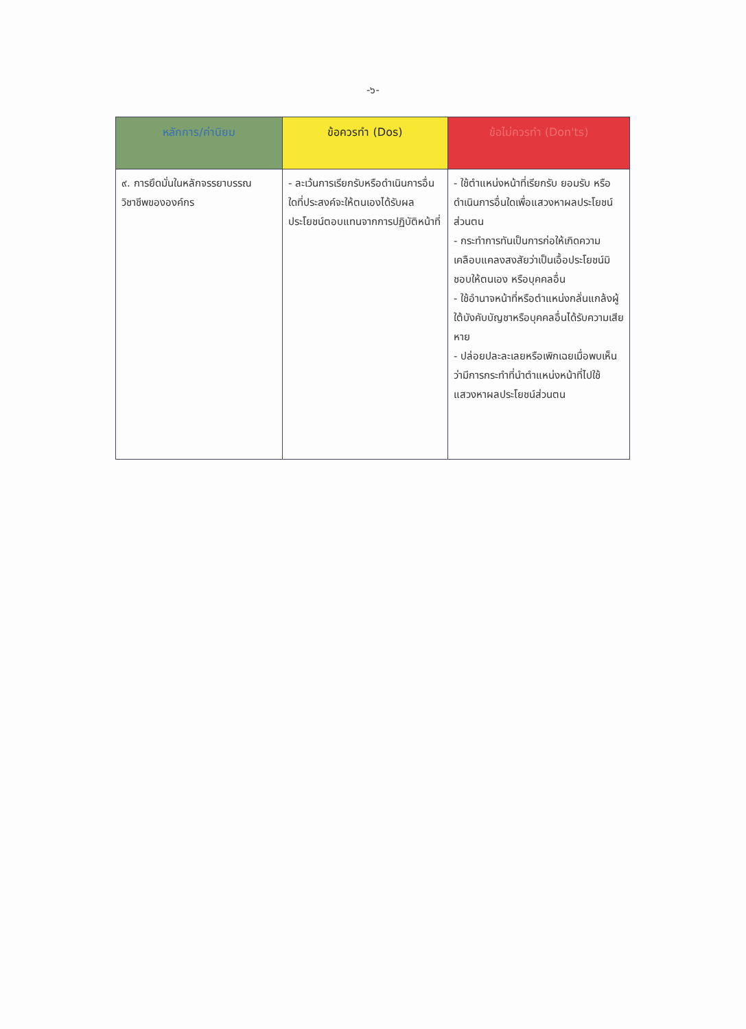-๖-
| หลักการ/ค่านิยม | ข้อควรทำ (Dos) | ข้อไม่ควรทำ (Don'ts) |
| --- | --- | --- |
| ๙. การยึดมั่นในหลักจรรยาบรรณวิชาชีพขององค์กร | - ละเว้นการเรียกรับหรือดำเนินการอื่นใดที่ประสงค์จะให้ตนเองได้รับผลประโยชน์ตอบแทนจากการปฏิบัติหน้าที่ | - ใช้ตำแหน่งหน้าที่เรียกรับ ยอมรับ หรือดำเนินการอื่นใดเพื่อแสวงหาผลประโยชน์ส่วนตน - กระทำการทันเป็นการก่อให้เกิดความเคลือบแคลงสงสัยว่าเป็นเอื้อประโยชน์มิชอบให้ตนเอง หรือบุคคลอื่น - ใช้อำนาจหน้าที่หรือตำแหน่งกลั่นแกล้งผู้ใต้บังคับบัญชาหรือบุคคลอื่นได้รับความเสียหาย - ปล่อยปละละเลยหรือเพิกเฉยเมื่อพบเห็นว่ามีการกระทำที่นำตำแหน่งหน้าที่ไปใช้แสวงหาผลประโยชน์ส่วนตน |